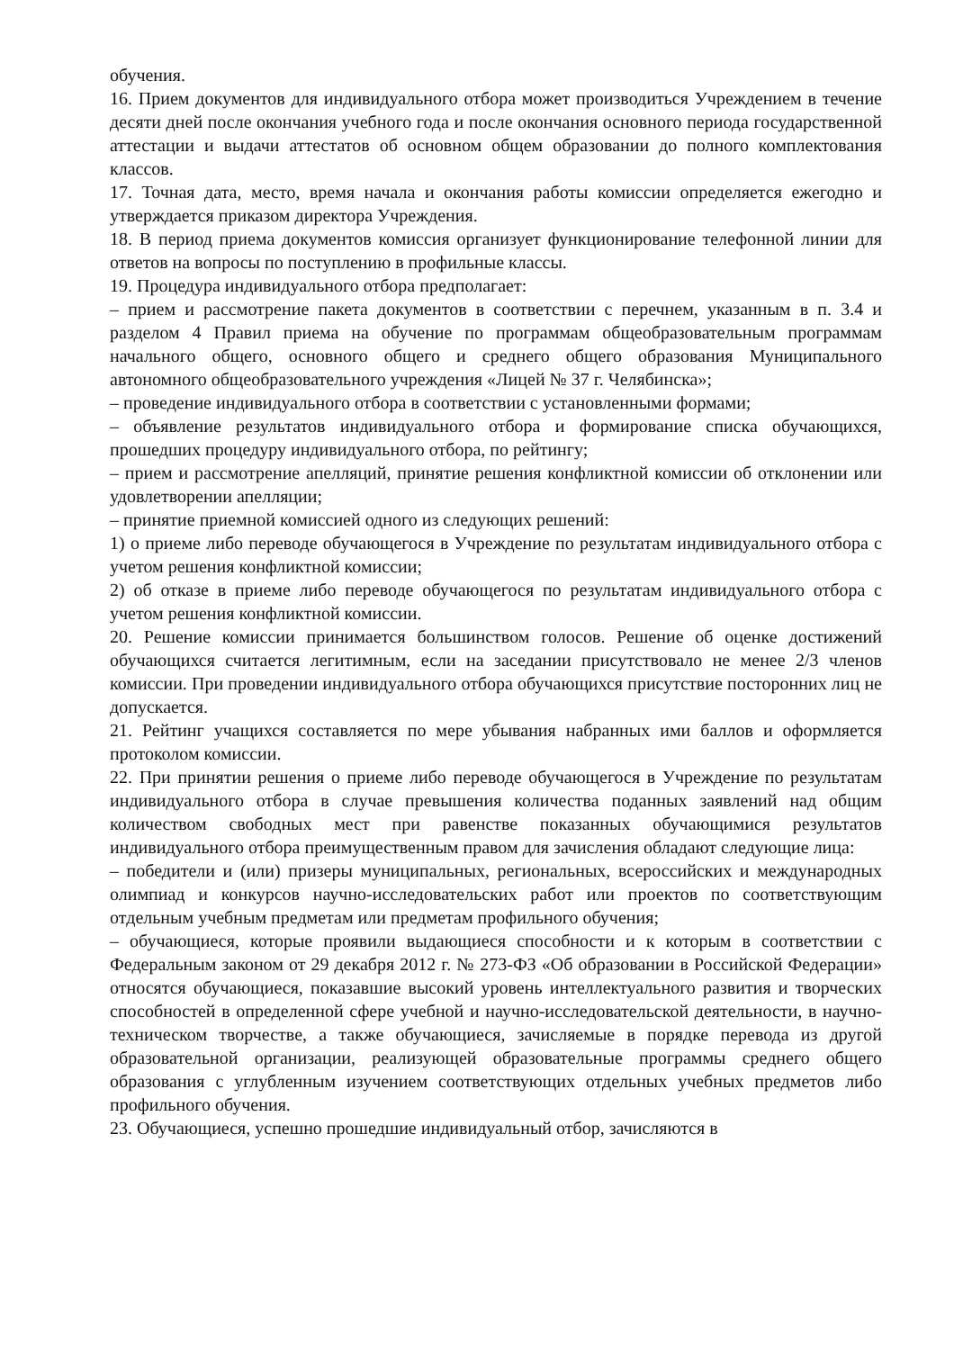обучения.
16. Прием документов для индивидуального отбора может производиться Учреждением в течение десяти дней после окончания учебного года и после окончания основного периода государственной аттестации и выдачи аттестатов об основном общем образовании до полного комплектования классов.
17. Точная дата, место, время начала и окончания работы комиссии определяется ежегодно и утверждается приказом директора Учреждения.
18. В период приема документов комиссия организует функционирование телефонной линии для ответов на вопросы по поступлению в профильные классы.
19. Процедура индивидуального отбора предполагает:
– прием и рассмотрение пакета документов в соответствии с перечнем, указанным в п. 3.4 и разделом 4 Правил приема на обучение по программам общеобразовательным программам начального общего, основного общего и среднего общего образования Муниципального автономного общеобразовательного учреждения «Лицей № 37 г. Челябинска»;
– проведение индивидуального отбора в соответствии с установленными формами;
– объявление результатов индивидуального отбора и формирование списка обучающихся, прошедших процедуру индивидуального отбора, по рейтингу;
– прием и рассмотрение апелляций, принятие решения конфликтной комиссии об отклонении или удовлетворении апелляции;
– принятие приемной комиссией одного из следующих решений:
1) о приеме либо переводе обучающегося в Учреждение по результатам индивидуального отбора с учетом решения конфликтной комиссии;
2) об отказе в приеме либо переводе обучающегося по результатам индивидуального отбора с учетом решения конфликтной комиссии.
20. Решение комиссии принимается большинством голосов. Решение об оценке достижений обучающихся считается легитимным, если на заседании присутствовало не менее 2/3 членов комиссии. При проведении индивидуального отбора обучающихся присутствие посторонних лиц не допускается.
21. Рейтинг учащихся составляется по мере убывания набранных ими баллов и оформляется протоколом комиссии.
22. При принятии решения о приеме либо переводе обучающегося в Учреждение по результатам индивидуального отбора в случае превышения количества поданных заявлений над общим количеством свободных мест при равенстве показанных обучающимися результатов индивидуального отбора преимущественным правом для зачисления обладают следующие лица:
– победители и (или) призеры муниципальных, региональных, всероссийских и международных олимпиад и конкурсов научно-исследовательских работ или проектов по соответствующим отдельным учебным предметам или предметам профильного обучения;
– обучающиеся, которые проявили выдающиеся способности и к которым в соответствии с Федеральным законом от 29 декабря 2012 г. № 273-ФЗ «Об образовании в Российской Федерации» относятся обучающиеся, показавшие высокий уровень интеллектуального развития и творческих способностей в определенной сфере учебной и научно-исследовательской деятельности, в научно-техническом творчестве, а также обучающиеся, зачисляемые в порядке перевода из другой образовательной организации, реализующей образовательные программы среднего общего образования с углубленным изучением соответствующих отдельных учебных предметов либо профильного обучения.
23. Обучающиеся, успешно прошедшие индивидуальный отбор, зачисляются в